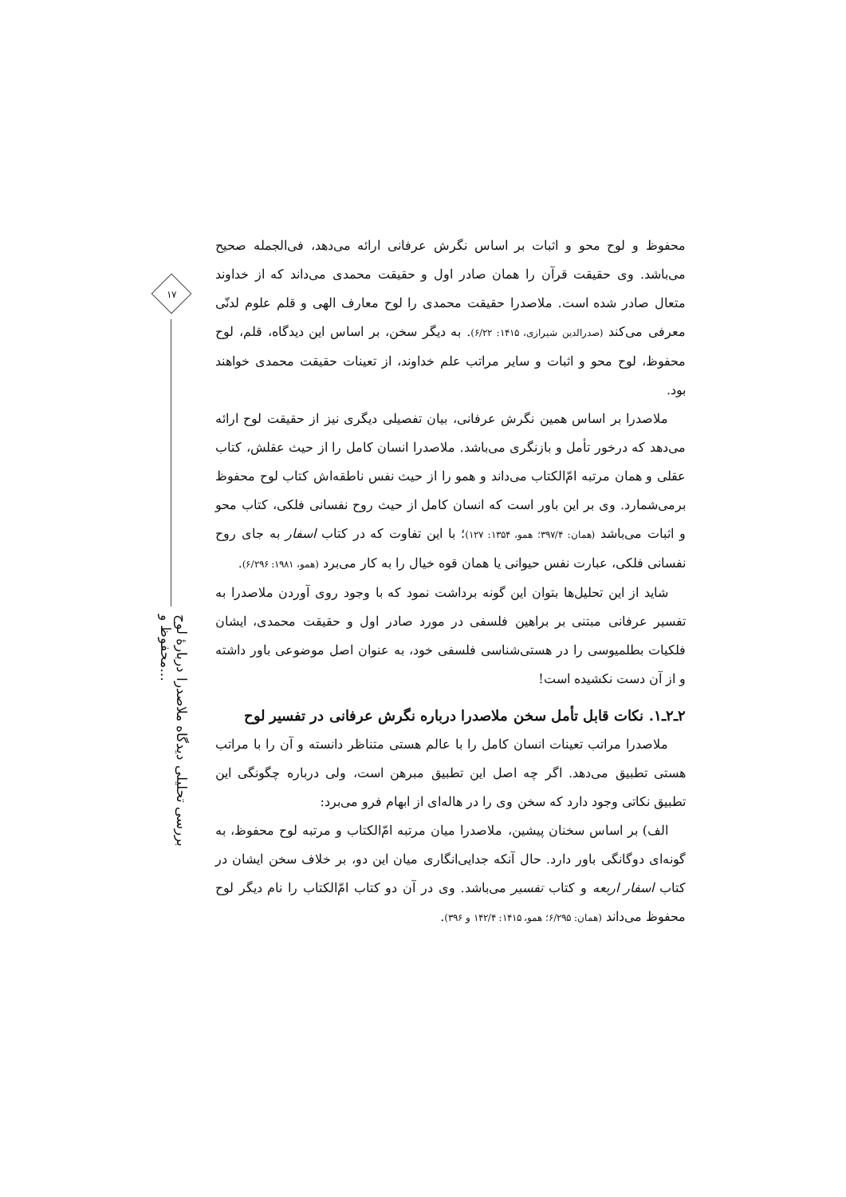۱۷
بررسی تحلیلی دیدگاه ملاصدرا دربارهٔ لوح محفوظ و...
محفوظ و لوح محو و اثبات بر اساس نگرش عرفانی ارائه می‌دهد، فی‌الجمله صحیح می‌باشد. وی حقیقت قرآن را همان صادر اول و حقیقت محمدی می‌داند که از خداوند متعال صادر شده است. ملاصدرا حقیقت محمدی را لوح معارف الهی و قلم علوم لدنّی معرفی می‌کند (صدرالدین شیرازی، ۱۴۱۵: ۶/۲۲). به دیگر سخن، بر اساس این دیدگاه، قلم، لوح محفوظ، لوح محو و اثبات و سایر مراتب علم خداوند، از تعینات حقیقت محمدی خواهند بود.
ملاصدرا بر اساس همین نگرش عرفانی، بیان تفصیلی دیگری نیز از حقیقت لوح ارائه می‌دهد که درخور تأمل و بازنگری می‌باشد. ملاصدرا انسان کامل را از حیث عقلش، کتاب عقلی و همان مرتبه امّ‌الکتاب می‌داند و همو را از حیث نفس ناطقه‌اش کتاب لوح محفوظ برمی‌شمارد. وی بر این باور است که انسان کامل از حیث روح نفسانی فلکی، کتاب محو و اثبات می‌باشد (همان: ۳۹۷/۴؛ همو، ۱۳۵۴: ۱۲۷)؛ با این تفاوت که در کتاب اسفار به جای روح نفسانی فلکی، عبارت نفس حیوانی یا همان قوه خیال را به کار می‌برد (همو، ۱۹۸۱: ۶/۲۹۶).
شاید از این تحلیل‌ها بتوان این گونه برداشت نمود که با وجود روی آوردن ملاصدرا به تفسیر عرفانی مبتنی بر براهین فلسفی در مورد صادر اول و حقیقت محمدی، ایشان فلکیات بطلمیوسی را در هستی‌شناسی فلسفی خود، به عنوان اصل موضوعی باور داشته و از آن دست نکشیده است!
۲ـ۲ـ۱. نکات قابل تأمل سخن ملاصدرا درباره نگرش عرفانی در تفسیر لوح
ملاصدرا مراتب تعینات انسان کامل را با عالم هستی متناظر دانسته و آن را با مراتب هستی تطبیق می‌دهد. اگر چه اصل این تطبیق مبرهن است، ولی درباره چگونگی این تطبیق نکاتی وجود دارد که سخن وی را در هاله‌ای از ابهام فرو می‌برد:
الف) بر اساس سخنان پیشین، ملاصدرا میان مرتبه امّ‌الکتاب و مرتبه لوح محفوظ، به گونه‌ای دوگانگی باور دارد. حال آنکه جدایی‌انگاری میان این دو، بر خلاف سخن ایشان در کتاب اسفار اربعه و کتاب تفسیر می‌باشد. وی در آن دو کتاب امّ‌الکتاب را نام دیگر لوح محفوظ می‌داند (همان: ۶/۲۹۵؛ همو، ۱۴۱۵: ۱۴۲/۴ و ۳۹۶).